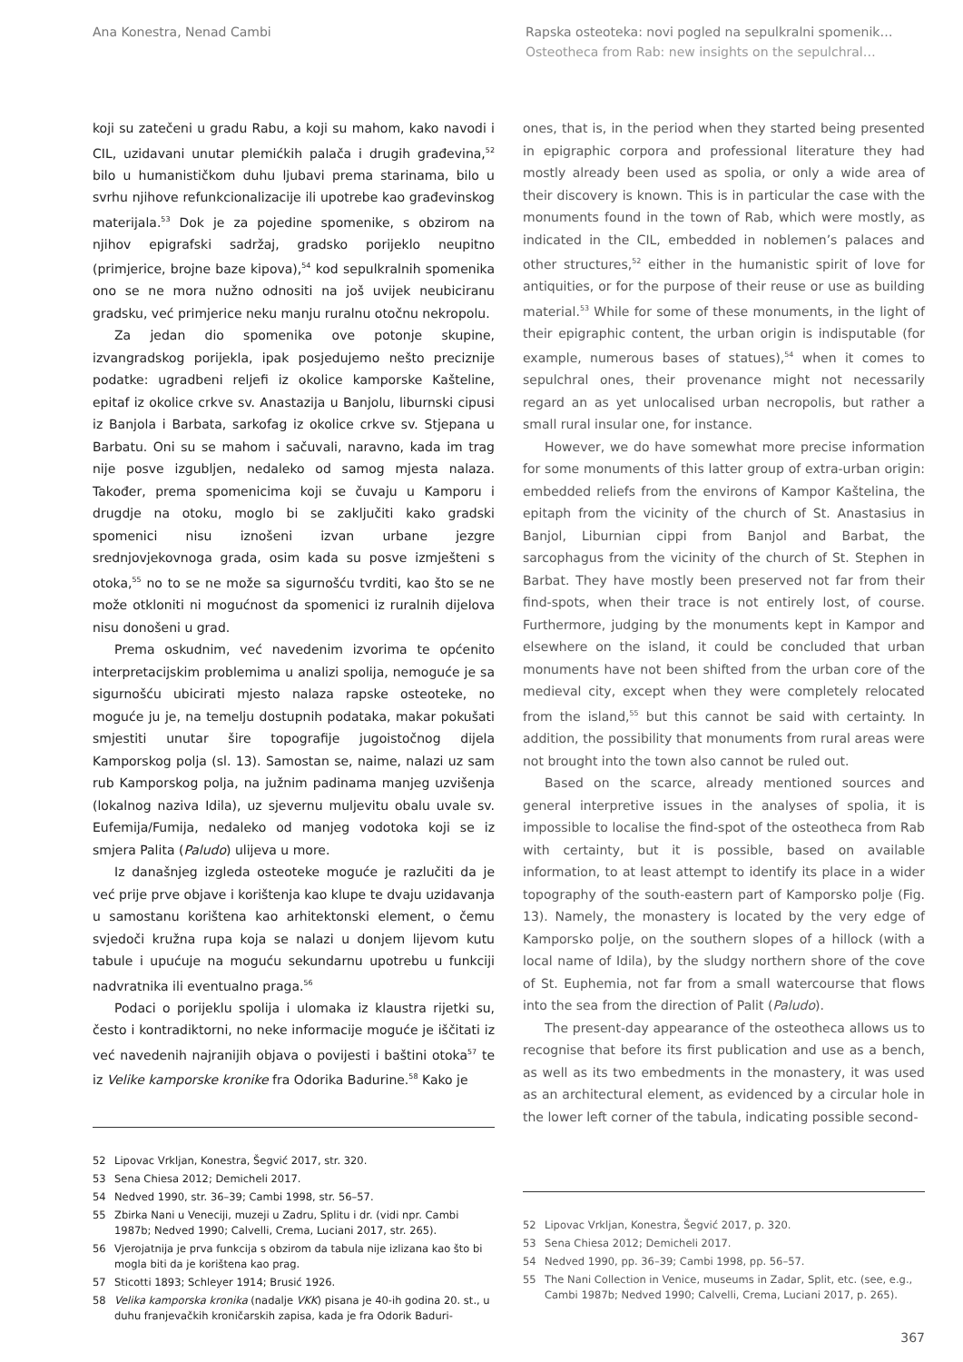Ana Konestra, Nenad Cambi Rapska osteoteka: novi pogled na sepulkralni spomenik…
Osteotheca from Rab: new insights on the sepulchral…
koji su zatečeni u gradu Rabu, a koji su mahom, kako navodi i CIL, uzidavani unutar plemićkih palača i drugih građevina,<sup>52</sup> bilo u humanističkom duhu ljubavi prema starinama, bilo u svrhu njihove refunkcionalizacije ili upotrebe kao građevinskog materijala.<sup>53</sup> Dok je za pojedine spomenike, s obzirom na njihov epigrafski sadržaj, gradsko porijeklo neupitno (primjerice, brojne baze kipova),<sup>54</sup> kod sepulkralnih spomenika ono se ne mora nužno odnositi na još uvijek neubiciranu gradsku, već primjerice neku manju ruralnu otočnu nekropolu.
Za jedan dio spomenika ove potonje skupine, izvangradskog porijekla, ipak posjedujemo nešto preciznije podatke: ugradbeni reljefi iz okolice kamporske Kašteline, epitaf iz okolice crkve sv. Anastazija u Banjolu, liburnski cipusi iz Banjola i Barbata, sarkofag iz okolice crkve sv. Stjepana u Barbatu. Oni su se mahom i sačuvali, naravno, kada im trag nije posve izgubljen, nedaleko od samog mjesta nalaza. Također, prema spomenicima koji se čuvaju u Kamporu i drugdje na otoku, moglo bi se zaključiti kako gradski spomenici nisu iznošeni izvan urbane jezgre srednjovjekovnoga grada, osim kada su posve izmješteni s otoka,<sup>55</sup> no to se ne može sa sigurnošću tvrditi, kao što se ne može otkloniti ni mogućnost da spomenici iz ruralnih dijelova nisu donošeni u grad.
Prema oskudnim, već navedenim izvorima te općenito interpretacijskim problemima u analizi spolija, nemoguće je sa sigurnošću ubicirati mjesto nalaza rapske osteoteke, no moguće ju je, na temelju dostupnih podataka, makar pokušati smjestiti unutar šire topografije jugoistočnog dijela Kamporskog polja (sl. 13). Samostan se, naime, nalazi uz sam rub Kamporskog polja, na južnim padinama manjeg uzvišenja (lokalnog naziva Idila), uz sjevernu muljevitu obalu uvale sv. Eufemija/Fumija, nedaleko od manjeg vodotoka koji se iz smjera Palita (Paludo) ulijeva u more.
Iz današnjeg izgleda osteoteke moguće je razlučiti da je već prije prve objave i korištenja kao klupe te dvaju uzidavanja u samostanu korištena kao arhitektonski element, o čemu svjedoči kružna rupa koja se nalazi u donjem lijevom kutu tabule i upućuje na moguću sekundarnu upotrebu u funkciji nadvratnika ili eventualno praga.<sup>56</sup>
Podaci o porijeklu spolija i ulomaka iz klaustra rijetki su, često i kontradiktorni, no neke informacije moguće je iščitati iz već navedenih najranijih objava o povijesti i baštini otoka<sup>57</sup> te iz Velike kamporske kronike fra Odorika Badurine.<sup>58</sup> Kako je
52 Lipovac Vrkljan, Konestra, Šegvić 2017, str. 320.
53 Sena Chiesa 2012; Demicheli 2017.
54 Nedved 1990, str. 36–39; Cambi 1998, str. 56–57.
55 Zbirka Nani u Veneciji, muzeji u Zadru, Splitu i dr. (vidi npr. Cambi 1987b; Nedved 1990; Calvelli, Crema, Luciani 2017, str. 265).
56 Vjerojatnija je prva funkcija s obzirom da tabula nije izlizana kao što bi mogla biti da je korištena kao prag.
57 Sticotti 1893; Schleyer 1914; Brusić 1926.
58 Velika kamporska kronika (nadalje VKK) pisana je 40-ih godina 20. st., u duhu franjevačkih kroničarskih zapisa, kada je fra Odorik Baduri-
ones, that is, in the period when they started being presented in epigraphic corpora and professional literature they had mostly already been used as spolia, or only a wide area of their discovery is known. This is in particular the case with the monuments found in the town of Rab, which were mostly, as indicated in the CIL, embedded in noblemen’s palaces and other structures,<sup>52</sup> either in the humanistic spirit of love for antiquities, or for the purpose of their reuse or use as building material.<sup>53</sup> While for some of these monuments, in the light of their epigraphic content, the urban origin is indisputable (for example, numerous bases of statues),<sup>54</sup> when it comes to sepulchral ones, their provenance might not necessarily regard an as yet unlocalised urban necropolis, but rather a small rural insular one, for instance.
However, we do have somewhat more precise information for some monuments of this latter group of extra-urban origin: embedded reliefs from the environs of Kampor Kaštelina, the epitaph from the vicinity of the church of St. Anastasius in Banjol, Liburnian cippi from Banjol and Barbat, the sarcophagus from the vicinity of the church of St. Stephen in Barbat. They have mostly been preserved not far from their find-spots, when their trace is not entirely lost, of course. Furthermore, judging by the monuments kept in Kampor and elsewhere on the island, it could be concluded that urban monuments have not been shifted from the urban core of the medieval city, except when they were completely relocated from the island,<sup>55</sup> but this cannot be said with certainty. In addition, the possibility that monuments from rural areas were not brought into the town also cannot be ruled out.
Based on the scarce, already mentioned sources and general interpretive issues in the analyses of spolia, it is impossible to localise the find-spot of the osteotheca from Rab with certainty, but it is possible, based on available information, to at least attempt to identify its place in a wider topography of the south-eastern part of Kamporsko polje (Fig. 13). Namely, the monastery is located by the very edge of Kamporsko polje, on the southern slopes of a hillock (with a local name of Idila), by the sludgy northern shore of the cove of St. Euphemia, not far from a small watercourse that flows into the sea from the direction of Palit (Paludo).
The present-day appearance of the osteotheca allows us to recognise that before its first publication and use as a bench, as well as its two embedments in the monastery, it was used as an architectural element, as evidenced by a circular hole in the lower left corner of the tabula, indicating possible second-
52 Lipovac Vrkljan, Konestra, Šegvić 2017, p. 320.
53 Sena Chiesa 2012; Demicheli 2017.
54 Nedved 1990, pp. 36–39; Cambi 1998, pp. 56–57.
55 The Nani Collection in Venice, museums in Zadar, Split, etc. (see, e.g., Cambi 1987b; Nedved 1990; Calvelli, Crema, Luciani 2017, p. 265).
367